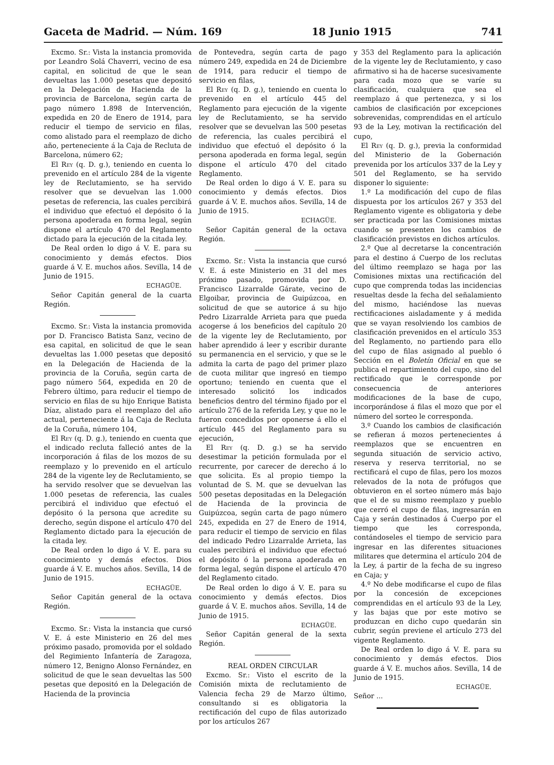Gaceta de Madrid. — Núm. 169 18 Junio 1915 741
Excmo. Sr.: Vista la instancia promovida por Leandro Solá Chaverri, vecino de esa capital, en solicitud de que le sean devueltas las 1.000 pesetas que depositó en la Delegación de Hacienda de la provincia de Barcelona, según carta de pago número 1.898 de Intervención, expedida en 20 de Enero de 1914, para reducir el tiempo de servicio en filas, como alistado para el reemplazo de dicho año, perteneciente á la Caja de Recluta de Barcelona, número 62;
El Rey (q. D. g.), teniendo en cuenta lo prevenido en el artículo 284 de la vigente ley de Reclutamiento, se ha servido resolver que se devuelvan las 1.000 pesetas de referencia, las cuales percibirá el individuo que efectuó el depósito ó la persona apoderada en forma legal, según dispone el artículo 470 del Reglamento dictado para la ejecución de la citada ley.
De Real orden lo digo á V. E. para su conocimiento y demás efectos. Dios guarde á V. E. muchos años. Sevilla, 14 de Junio de 1915.
ECHAGÜE.
Señor Capitán general de la cuarta Región.
Excmo. Sr.: Vista la instancia promovida por D. Francisco Batista Sanz, vecino de esa capital, en solicitud de que le sean devueltas las 1.000 pesetas que depositó en la Delegación de Hacienda de la provincia de la Coruña, según carta de pago número 564, expedida en 20 de Febrero último, para reducir el tiempo de servicio en filas de su hijo Enrique Batista Díaz, alistado para el reemplazo del año actual, perteneciente á la Caja de Recluta de la Coruña, número 104,
El Rey (q. D. g.), teniendo en cuenta que el indicado recluta falleció antes de la incorporación á filas de los mozos de su reemplazo y lo prevenido en el artículo 284 de la vigente ley de Reclutamiento, se ha servido resolver que se devuelvan las 1.000 pesetas de referencia, las cuales percibirá el individuo que efectuó el depósito ó la persona que acredite su derecho, según dispone el artículo 470 del Reglamento dictado para la ejecución de la citada ley.
De Real orden lo digo á V. E. para su conocimiento y demás efectos. Dios guarde á V. E. muchos años. Sevilla, 14 de Junio de 1915.
ECHAGÜE.
Señor Capitán general de la octava Región.
Excmo. Sr.: Vista la instancia que cursó V. E. á este Ministerio en 26 del mes próximo pasado, promovida por el soldado del Regimiento Infantería de Zaragoza, número 12, Benigno Alonso Fernández, en solicitud de que le sean devueltas las 500 pesetas que depositó en la Delegación de Hacienda de la provincia
de Pontevedra, según carta de pago número 249, expedida en 24 de Diciembre de 1914, para reducir el tiempo de servicio en filas,
El Rey (q. D. g.), teniendo en cuenta lo prevenido en el artículo 445 del Reglamento para ejecución de la vigente ley de Reclutamiento, se ha servido resolver que se devuelvan las 500 pesetas de referencia, las cuales percibirá el individuo que efectuó el depósito ó la persona apoderada en forma legal, según dispone el artículo 470 del citado Reglamento.
De Real orden lo digo á V. E. para su conocimiento y demás efectos. Dios guarde á V. E. muchos años. Sevilla, 14 de Junio de 1915.
ECHAGÜE.
Señor Capitán general de la octava Región.
Excmo. Sr.: Vista la instancia que cursó V. E. á este Ministerio en 31 del mes próximo pasado, promovida por D. Francisco Lizarralde Gárate, vecino de Elgoibar, provincia de Guipúzcoa, en solicitud de que se autorice á su hijo Pedro Lizarralde Arrieta para que pueda acogerse á los beneficios del capítulo 20 de la vigente ley de Reclutamiento, por haber aprendido á leer y escribir durante su permanencia en el servicio, y que se le admita la carta de pago del primer plazo de cuota militar que ingresó en tiempo oportuno; teniendo en cuenta que el interesado solicitó los indicados beneficios dentro del término fijado por el artículo 276 de la referida Ley, y que no le fueron concedidos por oponerse á ello el artículo 445 del Reglamento para su ejecución,
El Rey (q. D. g.) se ha servido desestimar la petición formulada por el recurrente, por carecer de derecho á lo que solicita. Es al propio tiempo la voluntad de S. M. que se devuelvan las 500 pesetas depositadas en la Delegación de Hacienda de la provincia de Guipúzcoa, según carta de pago número 245, expedida en 27 de Enero de 1914, para reducir el tiempo de servicio en filas del indicado Pedro Lizarralde Arrieta, las cuales percibirá el individuo que efectuó el depósito ó la persona apoderada en forma legal, según dispone el artículo 470 del Reglamento citado.
De Real orden lo digo á V. E. para su conocimiento y demás efectos. Dios guarde á V. E. muchos años. Sevilla, 14 de Junio de 1915.
ECHAGÜE.
Señor Capitán general de la sexta Región.
REAL ORDEN CIRCULAR
Excmo. Sr.: Visto el escrito de la Comisión mixta de reclutamiento de Valencia fecha 29 de Marzo último, consultando si es obligatoria la rectificación del cupo de filas autorizado por los artículos 267
y 353 del Reglamento para la aplicación de la vigente ley de Reclutamiento, y caso afirmativo si ha de hacerse sucesivamente para cada mozo que se varíe su clasificación, cualquiera que sea el reemplazo á que pertenezca, y si los cambios de clasificación por excepciones sobrevenidas, comprendidas en el artículo 93 de la Ley, motivan la rectificación del cupo,
El Rey (q. D. g.), previa la conformidad del Ministerio de la Gobernación prevenida por los artículos 337 de la Ley y 501 del Reglamento, se ha servido disponer lo siguiente:
1.º La modificación del cupo de filas dispuesta por los artículos 267 y 353 del Reglamento vigente es obligatoria y debe ser practicada por las Comisiones mixtas cuando se presenten los cambios de clasificación previstos en dichos artículos.
2.º Que al decretarse la concentración para el destino á Cuerpo de los reclutas del último reemplazo se haga por las Comisiones mixtas una rectificación del cupo que comprenda todas las incidencias resueltas desde la fecha del señalamiento del mismo, haciéndose las nuevas rectificaciones aisladamente y á medida que se vayan resolviendo los cambios de clasificación prevenidos en el artículo 353 del Reglamento, no partiendo para ello del cupo de filas asignado al pueblo ó Sección en el Boletín Oficial en que se publica el repartimiento del cupo, sino del rectificado que le corresponde por consecuencia de anteriores modificaciones de la base de cupo, incorporándose á filas el mozo que por el número del sorteo le corresponda.
3.º Cuando los cambios de clasificación se refieran á mozos pertenecientes á reemplazos que se encuentren en segunda situación de servicio activo, reserva y reserva territorial, no se rectificará el cupo de filas, pero los mozos relevados de la nota de prófugos que obtuvieron en el sorteo número más bajo que el de su mismo reemplazo y pueblo que cerró el cupo de filas, ingresarán en Caja y serán destinados á Cuerpo por el tiempo que les corresponda, contándoseles el tiempo de servicio para ingresar en las diferentes situaciones militares que determina el artículo 204 de la Ley, á partir de la fecha de su ingreso en Caja; y
4.º No debe modificarse el cupo de filas por la concesión de excepciones comprendidas en el artículo 93 de la Ley, y las bajas que por este motivo se produzcan en dicho cupo quedarán sin cubrir, según previene el artículo 273 del vigente Reglamento.
De Real orden lo digo á V. E. para su conocimiento y demás efectos. Dios guarde á V. E. muchos años. Sevilla, 14 de Junio de 1915.
ECHAGÜE.
Señor ...